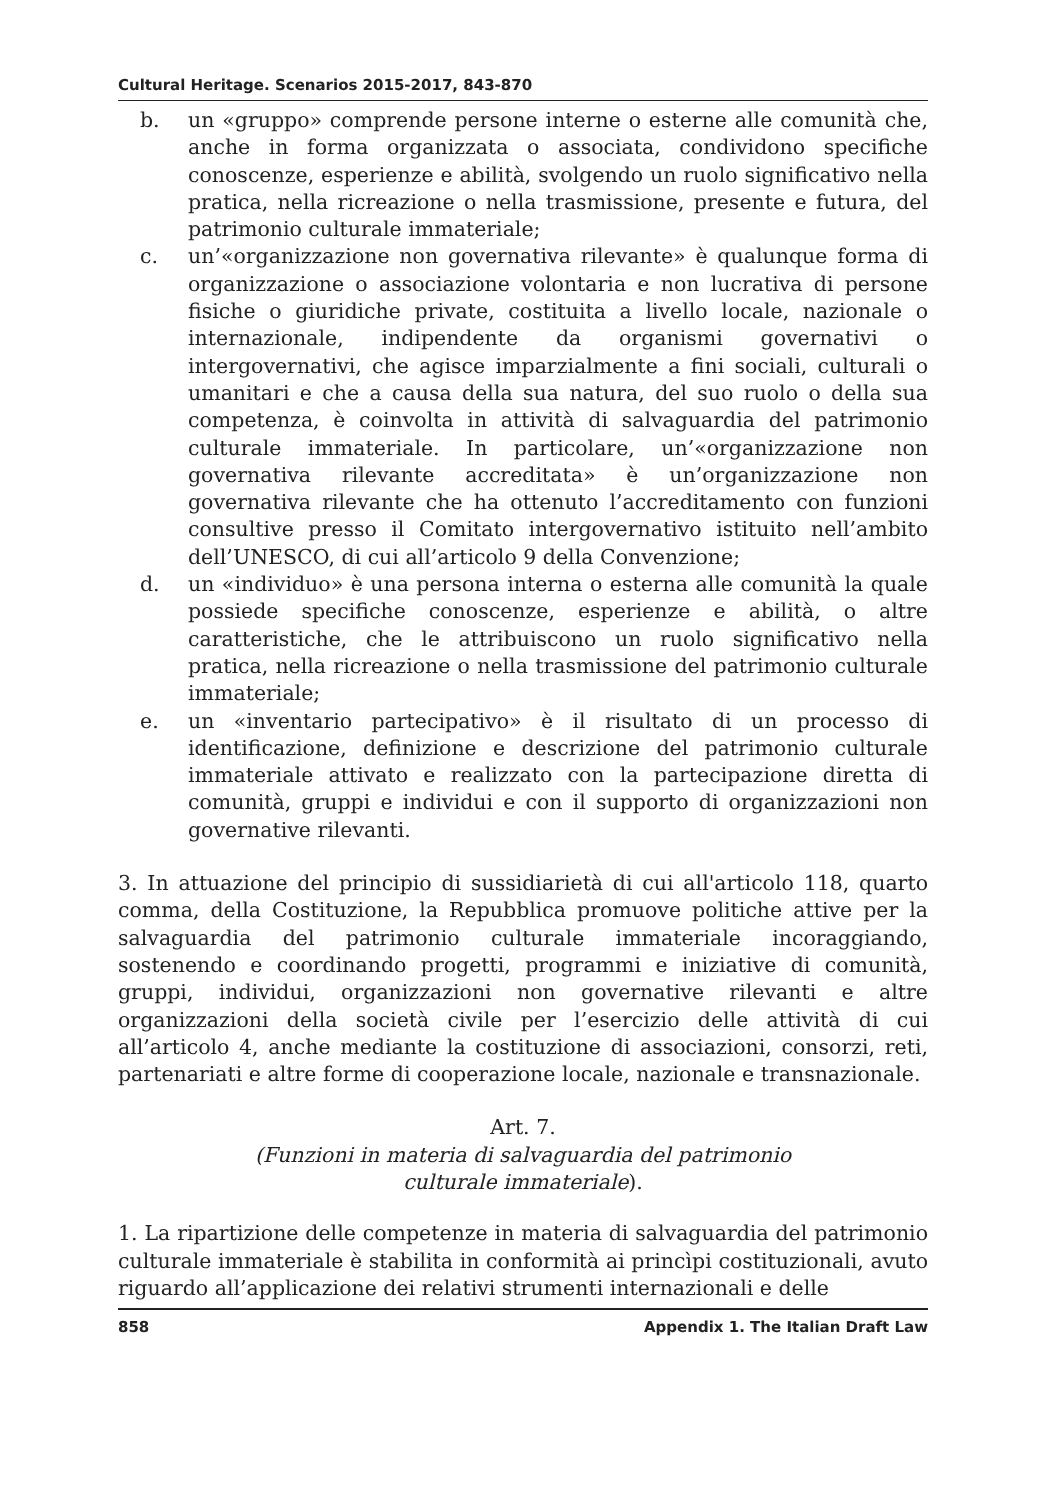Cultural Heritage. Scenarios 2015-2017, 843-870
b. un «gruppo» comprende persone interne o esterne alle comunità che, anche in forma organizzata o associata, condividono specifiche conoscenze, esperienze e abilità, svolgendo un ruolo significativo nella pratica, nella ricreazione o nella trasmissione, presente e futura, del patrimonio culturale immateriale;
c. un’«organizzazione non governativa rilevante» è qualunque forma di organizzazione o associazione volontaria e non lucrativa di persone fisiche o giuridiche private, costituita a livello locale, nazionale o internazionale, indipendente da organismi governativi o intergovernativi, che agisce imparzialmente a fini sociali, culturali o umanitari e che a causa della sua natura, del suo ruolo o della sua competenza, è coinvolta in attività di salvaguardia del patrimonio culturale immateriale. In particolare, un’«organizzazione non governativa rilevante accreditata» è un’organizzazione non governativa rilevante che ha ottenuto l’accreditamento con funzioni consultive presso il Comitato intergovernativo istituito nell’ambito dell’UNESCO, di cui all’articolo 9 della Convenzione;
d. un «individuo» è una persona interna o esterna alle comunità la quale possiede specifiche conoscenze, esperienze e abilità, o altre caratteristiche, che le attribuiscono un ruolo significativo nella pratica, nella ricreazione o nella trasmissione del patrimonio culturale immateriale;
e. un «inventario partecipativo» è il risultato di un processo di identificazione, definizione e descrizione del patrimonio culturale immateriale attivato e realizzato con la partecipazione diretta di comunità, gruppi e individui e con il supporto di organizzazioni non governative rilevanti.
3. In attuazione del principio di sussidiarietà di cui all'articolo 118, quarto comma, della Costituzione, la Repubblica promuove politiche attive per la salvaguardia del patrimonio culturale immateriale incoraggiando, sostenendo e coordinando progetti, programmi e iniziative di comunità, gruppi, individui, organizzazioni non governative rilevanti e altre organizzazioni della società civile per l’esercizio delle attività di cui all’articolo 4, anche mediante la costituzione di associazioni, consorzi, reti, partenariati e altre forme di cooperazione locale, nazionale e transnazionale.
Art. 7.
(Funzioni in materia di salvaguardia del patrimonio
culturale immateriale).
1. La ripartizione delle competenze in materia di salvaguardia del patrimonio culturale immateriale è stabilita in conformità ai princìpi costituzionali, avuto riguardo all’applicazione dei relativi strumenti internazionali e delle
858 Appendix 1. The Italian Draft Law